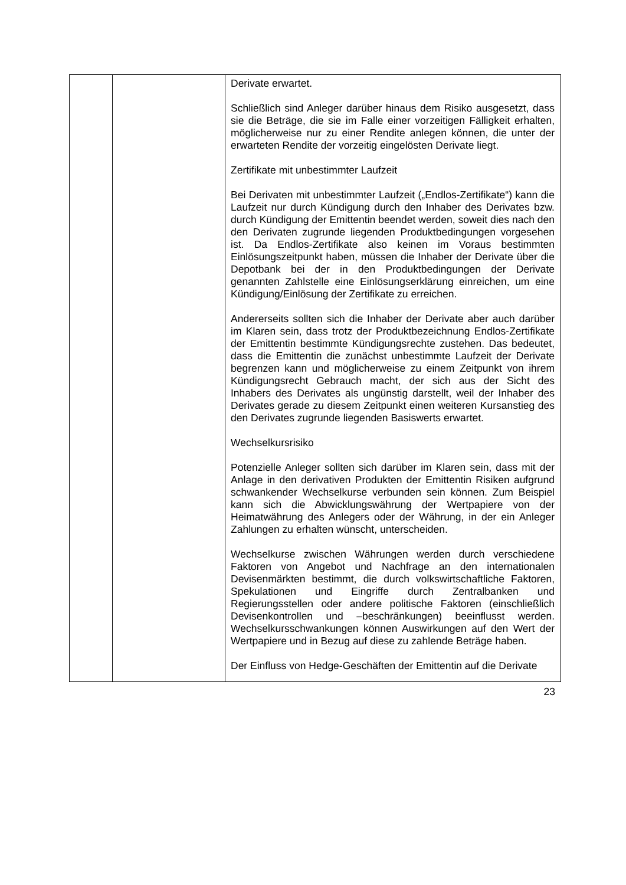| | | Derivate erwartet. Schließlich sind Anleger darüber hinaus dem Risiko ausgesetzt, dass sie die Beträge, die sie im Falle einer vorzeitigen Fälligkeit erhalten, möglicherweise nur zu einer Rendite anlegen können, die unter der erwarteten Rendite der vorzeitig eingelösten Derivate liegt. Zertifikate mit unbestimmter Laufzeit Bei Derivaten mit unbestimmter Laufzeit („Endlos-Zertifikate“) kann die Laufzeit nur durch Kündigung durch den Inhaber des Derivates bzw. durch Kündigung der Emittentin beendet werden, soweit dies nach den den Derivaten zugrunde liegenden Produktbedingungen vorgesehen ist. Da Endlos-Zertifikate also keinen im Voraus bestimmten Einlösungszeitpunkt haben, müssen die Inhaber der Derivate über die Depotbank bei der in den Produktbedingungen der Derivate genannten Zahlstelle eine Einlösungserklärung einreichen, um eine Kündigung/Einlösung der Zertifikate zu erreichen. Andererseits sollten sich die Inhaber der Derivate aber auch darüber im Klaren sein, dass trotz der Produktbezeichnung Endlos-Zertifikate der Emittentin bestimmte Kündigungsrechte zustehen. Das bedeutet, dass die Emittentin die zunächst unbestimmte Laufzeit der Derivate begrenzen kann und möglicherweise zu einem Zeitpunkt von ihrem Kündigungsrecht Gebrauch macht, der sich aus der Sicht des Inhabers des Derivates als ungünstig darstellt, weil der Inhaber des Derivates gerade zu diesem Zeitpunkt einen weiteren Kursanstieg des den Derivates zugrunde liegenden Basiswerts erwartet. Wechselkursrisiko Potenzielle Anleger sollten sich darüber im Klaren sein, dass mit der Anlage in den derivativen Produkten der Emittentin Risiken aufgrund schwankender Wechselkurse verbunden sein können. Zum Beispiel kann sich die Abwicklungswährung der Wertpapiere von der Heimatwährung des Anlegers oder der Währung, in der ein Anleger Zahlungen zu erhalten wünscht, unterscheiden. Wechselkurse zwischen Währungen werden durch verschiedene Faktoren von Angebot und Nachfrage an den internationalen Devisenmärkten bestimmt, die durch volkswirtschaftliche Faktoren, Spekulationen und Eingriffe durch Zentralbanken und Regierungsstellen oder andere politische Faktoren (einschließlich Devisenkontrollen und –beschränkungen) beeinflusst werden. Wechselkursschwankungen können Auswirkungen auf den Wert der Wertpapiere und in Bezug auf diese zu zahlende Beträge haben. Der Einfluss von Hedge-Geschäften der Emittentin auf die Derivate |
23